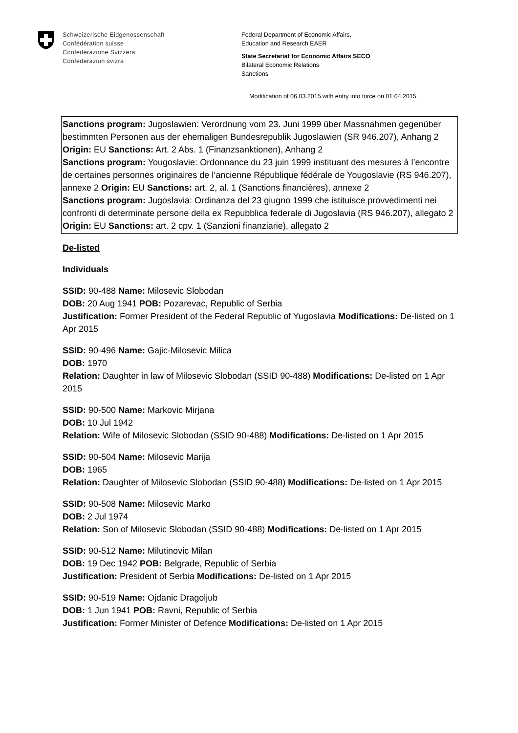Schweizerische Eidgenossenschaft
Confédération suisse
Confederazione Svizzera
Confederaziun svizra
Federal Department of Economic Affairs,
Education and Research EAER
State Secretariat for Economic Affairs SECO
Bilateral Economic Relations
Sanctions
Modification of 06.03.2015 with entry into force on 01.04.2015
Sanctions program: Jugoslawien: Verordnung vom 23. Juni 1999 über Massnahmen gegenüber bestimmten Personen aus der ehemaligen Bundesrepublik Jugoslawien (SR 946.207), Anhang 2 Origin: EU Sanctions: Art. 2 Abs. 1 (Finanzsanktionen), Anhang 2
Sanctions program: Yougoslavie: Ordonnance du 23 juin 1999 instituant des mesures à l’encontre de certaines personnes originaires de l’ancienne République fédérale de Yougoslavie (RS 946.207), annexe 2 Origin: EU Sanctions: art. 2, al. 1 (Sanctions financières), annexe 2
Sanctions program: Jugoslavia: Ordinanza del 23 giugno 1999 che istituisce provvedimenti nei confronti di determinate persone della ex Repubblica federale di Jugoslavia (RS 946.207), allegato 2 Origin: EU Sanctions: art. 2 cpv. 1 (Sanzioni finanziarie), allegato 2
De-listed
Individuals
SSID: 90-488 Name: Milosevic Slobodan
DOB: 20 Aug 1941 POB: Pozarevac, Republic of Serbia
Justification: Former President of the Federal Republic of Yugoslavia Modifications: De-listed on 1 Apr 2015
SSID: 90-496 Name: Gajic-Milosevic Milica
DOB: 1970
Relation: Daughter in law of Milosevic Slobodan (SSID 90-488) Modifications: De-listed on 1 Apr 2015
SSID: 90-500 Name: Markovic Mirjana
DOB: 10 Jul 1942
Relation: Wife of Milosevic Slobodan (SSID 90-488) Modifications: De-listed on 1 Apr 2015
SSID: 90-504 Name: Milosevic Marija
DOB: 1965
Relation: Daughter of Milosevic Slobodan (SSID 90-488) Modifications: De-listed on 1 Apr 2015
SSID: 90-508 Name: Milosevic Marko
DOB: 2 Jul 1974
Relation: Son of Milosevic Slobodan (SSID 90-488) Modifications: De-listed on 1 Apr 2015
SSID: 90-512 Name: Milutinovic Milan
DOB: 19 Dec 1942 POB: Belgrade, Republic of Serbia
Justification: President of Serbia Modifications: De-listed on 1 Apr 2015
SSID: 90-519 Name: Ojdanic Dragoljub
DOB: 1 Jun 1941 POB: Ravni, Republic of Serbia
Justification: Former Minister of Defence Modifications: De-listed on 1 Apr 2015